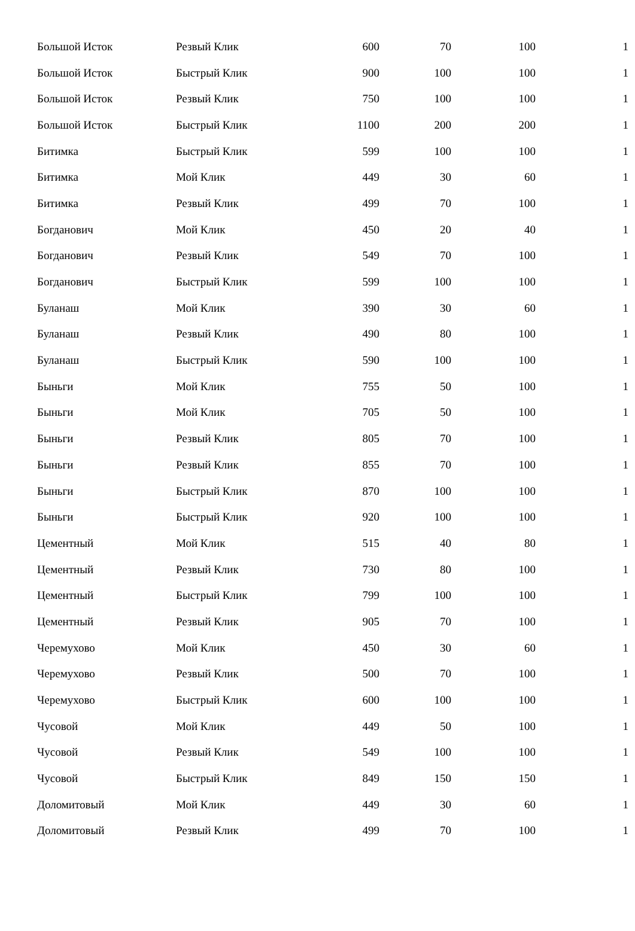| Большой Исток | Резвый Клик | 600 | 70 | 100 | 1 |
| Большой Исток | Быстрый Клик | 900 | 100 | 100 | 1 |
| Большой Исток | Резвый Клик | 750 | 100 | 100 | 1 |
| Большой Исток | Быстрый Клик | 1100 | 200 | 200 | 1 |
| Битимка | Быстрый Клик | 599 | 100 | 100 | 1 |
| Битимка | Мой Клик | 449 | 30 | 60 | 1 |
| Битимка | Резвый Клик | 499 | 70 | 100 | 1 |
| Богданович | Мой Клик | 450 | 20 | 40 | 1 |
| Богданович | Резвый Клик | 549 | 70 | 100 | 1 |
| Богданович | Быстрый Клик | 599 | 100 | 100 | 1 |
| Буланаш | Мой Клик | 390 | 30 | 60 | 1 |
| Буланаш | Резвый Клик | 490 | 80 | 100 | 1 |
| Буланаш | Быстрый Клик | 590 | 100 | 100 | 1 |
| Быньги | Мой Клик | 755 | 50 | 100 | 1 |
| Быньги | Мой Клик | 705 | 50 | 100 | 1 |
| Быньги | Резвый Клик | 805 | 70 | 100 | 1 |
| Быньги | Резвый Клик | 855 | 70 | 100 | 1 |
| Быньги | Быстрый Клик | 870 | 100 | 100 | 1 |
| Быньги | Быстрый Клик | 920 | 100 | 100 | 1 |
| Цементный | Мой Клик | 515 | 40 | 80 | 1 |
| Цементный | Резвый Клик | 730 | 80 | 100 | 1 |
| Цементный | Быстрый Клик | 799 | 100 | 100 | 1 |
| Цементный | Резвый Клик | 905 | 70 | 100 | 1 |
| Черемухово | Мой Клик | 450 | 30 | 60 | 1 |
| Черемухово | Резвый Клик | 500 | 70 | 100 | 1 |
| Черемухово | Быстрый Клик | 600 | 100 | 100 | 1 |
| Чусовой | Мой Клик | 449 | 50 | 100 | 1 |
| Чусовой | Резвый Клик | 549 | 100 | 100 | 1 |
| Чусовой | Быстрый Клик | 849 | 150 | 150 | 1 |
| Доломитовый | Мой Клик | 449 | 30 | 60 | 1 |
| Доломитовый | Резвый Клик | 499 | 70 | 100 | 1 |